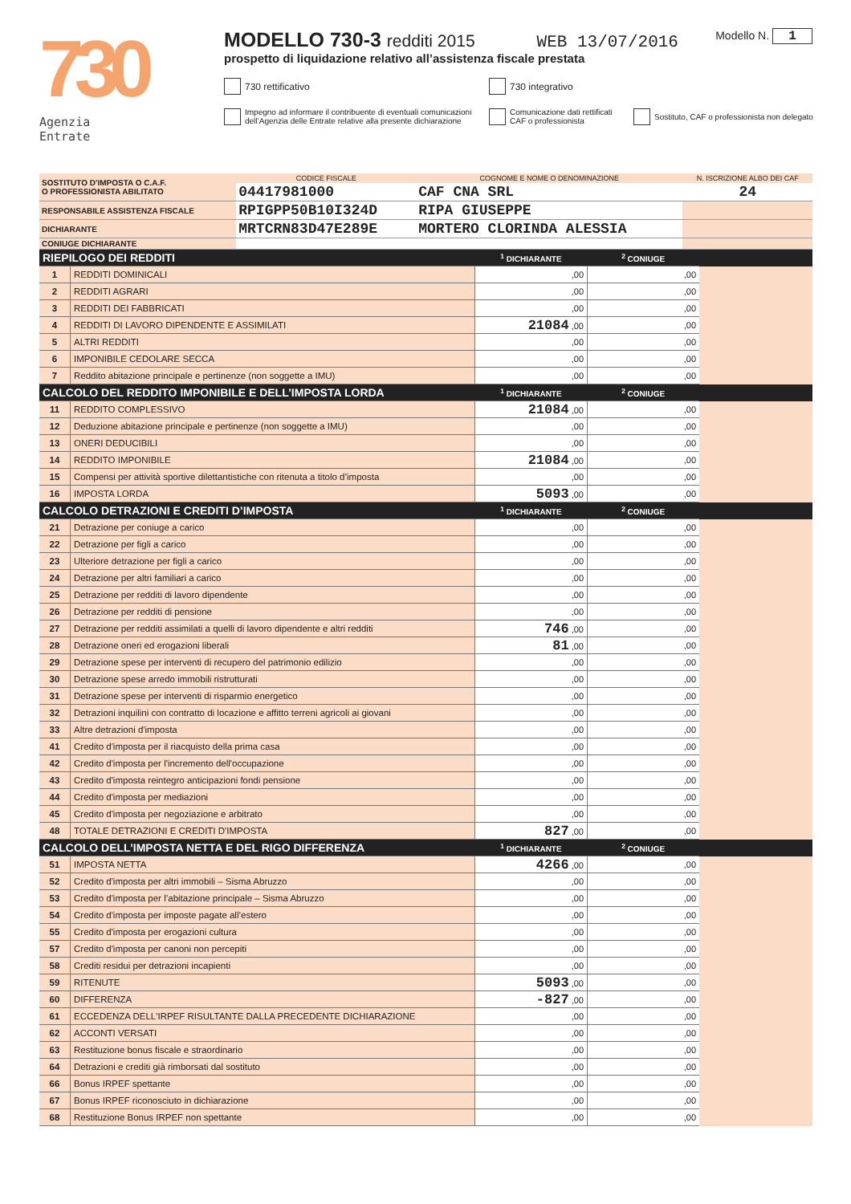730
Agenzia
Entrate
Modello N. 1
MODELLO 730-3 redditi 2015 WEB 13/07/2016
prospetto di liquidazione relativo all’assistenza fiscale prestata
730 rettificativo 730 integrativo
Impegno ad informare il contribuente di eventuali comunicazioni dell’Agenzia delle Entrate relative alla presente dichiarazione
Comunicazione dati rettificati CAF o professionista
Sostituto, CAF o professionista non delegato
| SOSTITUTO D'IMPOSTA O C.A.F. O PROFESSIONISTA ABILITATO | CODICE FISCALE | COGNOME E NOME O DENOMINAZIONE | N. ISCRIZIONE ALBO DEI CAF |
| | 04417981000 | CAF CNA SRL | 24 |
| RESPONSABILE ASSISTENZA FISCALE | RPIGPP50B10I324D | RIPA GIUSEPPE | |
| DICHIARANTE | MRTCRN83D47E289E | MORTERO CLORINDA ALESSIA | |
| CONIUGE DICHIARANTE | | | |
| RIEPILOGO DEI REDDITI | | <sup>1</sup> DICHIARANTE | <sup>2</sup> CONIUGE | |
| 1 | REDDITI DOMINICALI | ,00 | ,00 | |
| 2 | REDDITI AGRARI | ,00 | ,00 | |
| 3 | REDDITI DEI FABBRICATI | ,00 | ,00 | |
| 4 | REDDITI DI LAVORO DIPENDENTE E ASSIMILATI | 21084 ,00 | ,00 | |
| 5 | ALTRI REDDITI | ,00 | ,00 | |
| 6 | IMPONIBILE CEDOLARE SECCA | ,00 | ,00 | |
| 7 | Reddito abitazione principale e pertinenze (non soggette a IMU) | ,00 | ,00 | |
| CALCOLO DEL REDDITO IMPONIBILE E DELL’IMPOSTA LORDA | | <sup>1</sup> DICHIARANTE | <sup>2</sup> CONIUGE | |
| 11 | REDDITO COMPLESSIVO | 21084 ,00 | ,00 | |
| 12 | Deduzione abitazione principale e pertinenze (non soggette a IMU) | ,00 | ,00 | |
| 13 | ONERI DEDUCIBILI | ,00 | ,00 | |
| 14 | REDDITO IMPONIBILE | 21084 ,00 | ,00 | |
| 15 | Compensi per attività sportive dilettantistiche con ritenuta a titolo d’imposta | ,00 | ,00 | |
| 16 | IMPOSTA LORDA | 5093 ,00 | ,00 | |
| CALCOLO DETRAZIONI E CREDITI D’IMPOSTA | | <sup>1</sup> DICHIARANTE | <sup>2</sup> CONIUGE | |
| 21 | Detrazione per coniuge a carico | ,00 | ,00 | |
| 22 | Detrazione per figli a carico | ,00 | ,00 | |
| 23 | Ulteriore detrazione per figli a carico | ,00 | ,00 | |
| 24 | Detrazione per altri familiari a carico | ,00 | ,00 | |
| 25 | Detrazione per redditi di lavoro dipendente | ,00 | ,00 | |
| 26 | Detrazione per redditi di pensione | ,00 | ,00 | |
| 27 | Detrazione per redditi assimilati a quelli di lavoro dipendente e altri redditi | 746 ,00 | ,00 | |
| 28 | Detrazione oneri ed erogazioni liberali | 81 ,00 | ,00 | |
| 29 | Detrazione spese per interventi di recupero del patrimonio edilizio | ,00 | ,00 | |
| 30 | Detrazione spese arredo immobili ristrutturati | ,00 | ,00 | |
| 31 | Detrazione spese per interventi di risparmio energetico | ,00 | ,00 | |
| 32 | Detrazioni inquilini con contratto di locazione e affitto terreni agricoli ai giovani | ,00 | ,00 | |
| 33 | Altre detrazioni d'imposta | ,00 | ,00 | |
| 41 | Credito d'imposta per il riacquisto della prima casa | ,00 | ,00 | |
| 42 | Credito d'imposta per l'incremento dell'occupazione | ,00 | ,00 | |
| 43 | Credito d'imposta reintegro anticipazioni fondi pensione | ,00 | ,00 | |
| 44 | Credito d'imposta per mediazioni | ,00 | ,00 | |
| 45 | Credito d'imposta per negoziazione e arbitrato | ,00 | ,00 | |
| 48 | TOTALE DETRAZIONI E CREDITI D'IMPOSTA | 827 ,00 | ,00 | |
| CALCOLO DELL’IMPOSTA NETTA E DEL RIGO DIFFERENZA | | <sup>1</sup> DICHIARANTE | <sup>2</sup> CONIUGE | |
| 51 | IMPOSTA NETTA | 4266 ,00 | ,00 | |
| 52 | Credito d'imposta per altri immobili – Sisma Abruzzo | ,00 | ,00 | |
| 53 | Credito d'imposta per l’abitazione principale – Sisma Abruzzo | ,00 | ,00 | |
| 54 | Credito d'imposta per imposte pagate all’estero | ,00 | ,00 | |
| 55 | Credito d'imposta per erogazioni cultura | ,00 | ,00 | |
| 57 | Credito d'imposta per canoni non percepiti | ,00 | ,00 | |
| 58 | Crediti residui per detrazioni incapienti | ,00 | ,00 | |
| 59 | RITENUTE | 5093 ,00 | ,00 | |
| 60 | DIFFERENZA | -827 ,00 | ,00 | |
| 61 | ECCEDENZA DELL'IRPEF RISULTANTE DALLA PRECEDENTE DICHIARAZIONE | ,00 | ,00 | |
| 62 | ACCONTI VERSATI | ,00 | ,00 | |
| 63 | Restituzione bonus fiscale e straordinario | ,00 | ,00 | |
| 64 | Detrazioni e crediti già rimborsati dal sostituto | ,00 | ,00 | |
| 66 | Bonus IRPEF spettante | ,00 | ,00 | |
| 67 | Bonus IRPEF riconosciuto in dichiarazione | ,00 | ,00 | |
| 68 | Restituzione Bonus IRPEF non spettante | ,00 | ,00 | |